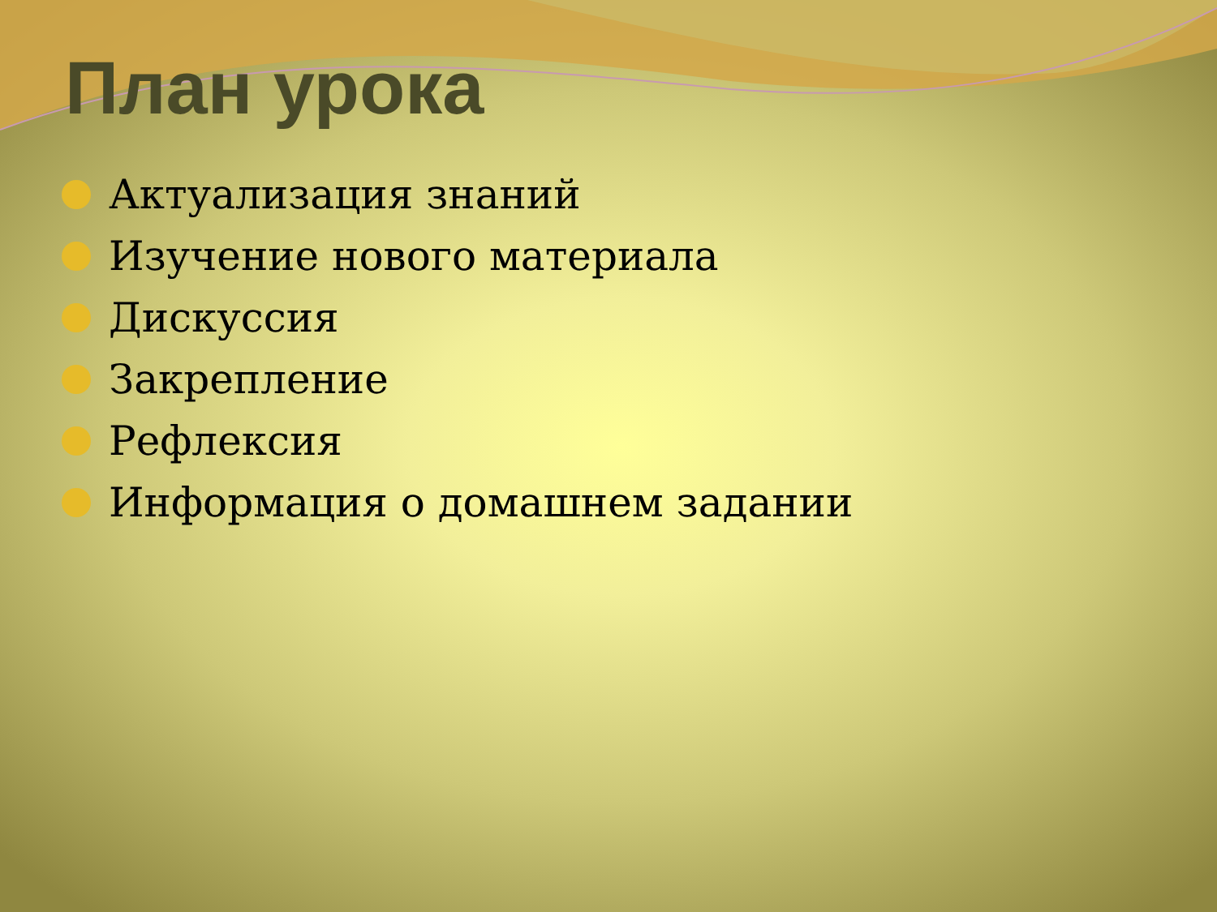План урока
Актуализация знаний
Изучение нового материала
Дискуссия
Закрепление
Рефлексия
Информация о домашнем задании